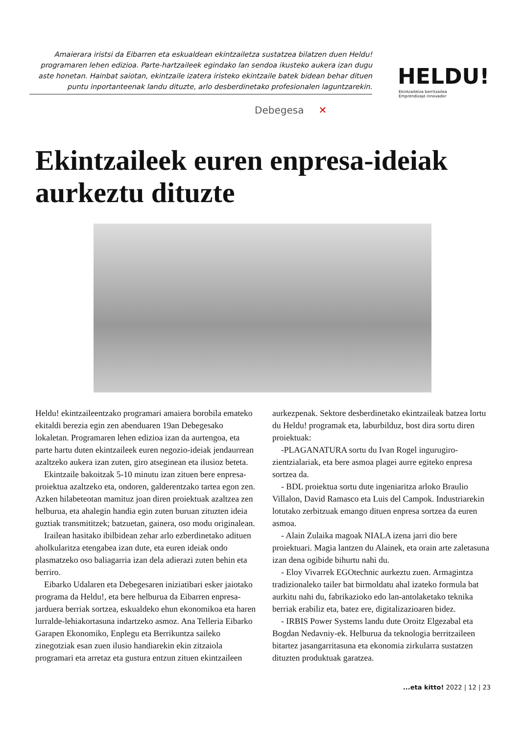Amaierara iristsi da Eibarren eta eskualdean ekintzailetza sustatzea bilatzen duen Heldu! programaren lehen edizioa. Parte-hartzaileek egindako lan sendoa ikusteko aukera izan dugu aste honetan. Hainbat saiotan, ekintzaile izatera iristeko ekintzaile batek bidean behar dituen puntu inportanteenak landu dituzte, arlo desberdinetako profesionalen laguntzarekin.
Debegesa ✕
HELDU!
Ekintzailetza berritzailea
Emprendizaje innovador
Ekintzaileek euren enpresa-ideiak aurkeztu dituzte
Heldu! ekintzaileentzako programari amaiera borobila emateko ekitaldi berezia egin zen abenduaren 19an Debegesako lokaletan. Programaren lehen edizioa izan da aurtengoa, eta parte hartu duten ekintzaileek euren negozio-ideiak jendaurrean azaltzeko aukera izan zuten, giro atseginean eta ilusioz beteta.
Ekintzaile bakoitzak 5-10 minutu izan zituen bere enpresa-proiektua azaltzeko eta, ondoren, galderentzako tartea egon zen. Azken hilabeteotan mamituz joan diren proiektuak azaltzea zen helburua, eta ahalegin handia egin zuten buruan zituzten ideia guztiak transmititzek; batzuetan, gainera, oso modu originalean.
Irailean hasitako ibilbidean zehar arlo ezberdinetako adituen aholkularitza etengabea izan dute, eta euren ideiak ondo plasmatzeko oso baliagarria izan dela adierazi zuten behin eta berriro.
Eibarko Udalaren eta Debegesaren iniziatibari esker jaiotako programa da Heldu!, eta bere helburua da Eibarren enpresa-jarduera berriak sortzea, eskualdeko ehun ekonomikoa eta haren lurralde-lehiakortasuna indartzeko asmoz. Ana Telleria Eibarko Garapen Ekonomiko, Enplegu eta Berrikuntza saileko zinegotziak esan zuen ilusio handiarekin ekin zitzaiola programari eta arretaz eta gustura entzun zituen ekintzaileen aurkezpenak. Sektore desberdinetako ekintzaileak batzea lortu du Heldu! programak eta, laburbilduz, bost dira sortu diren proiektuak:
-PLAGANATURA sortu du Ivan Rogel ingurugiro-zientzialariak, eta bere asmoa plagei aurre egiteko enpresa sortzea da.
- BDL proiektua sortu dute ingeniaritza arloko Braulio Villalon, David Ramasco eta Luis del Campok. Industriarekin lotutako zerbitzuak emango dituen enpresa sortzea da euren asmoa.
- Alain Zulaika magoak NIALA izena jarri dio bere proiektuari. Magia lantzen du Alainek, eta orain arte zaletasuna izan dena ogibide bihurtu nahi du.
- Eloy Vivarrek EGOtechnic aurkeztu zuen. Armagintza tradizionaleko tailer bat birmoldatu ahal izateko formula bat aurkitu nahi du, fabrikazioko edo lan-antolaketako teknika berriak erabiliz eta, batez ere, digitalizazioaren bidez.
- IRBIS Power Systems landu dute Oroitz Elgezabal eta Bogdan Nedavniy-ek. Helburua da teknologia berritzaileen bitartez jasangarritasuna eta ekonomia zirkularra sustatzen dituzten produktuak garatzea.
...eta kitto! 2022 | 12 | 23